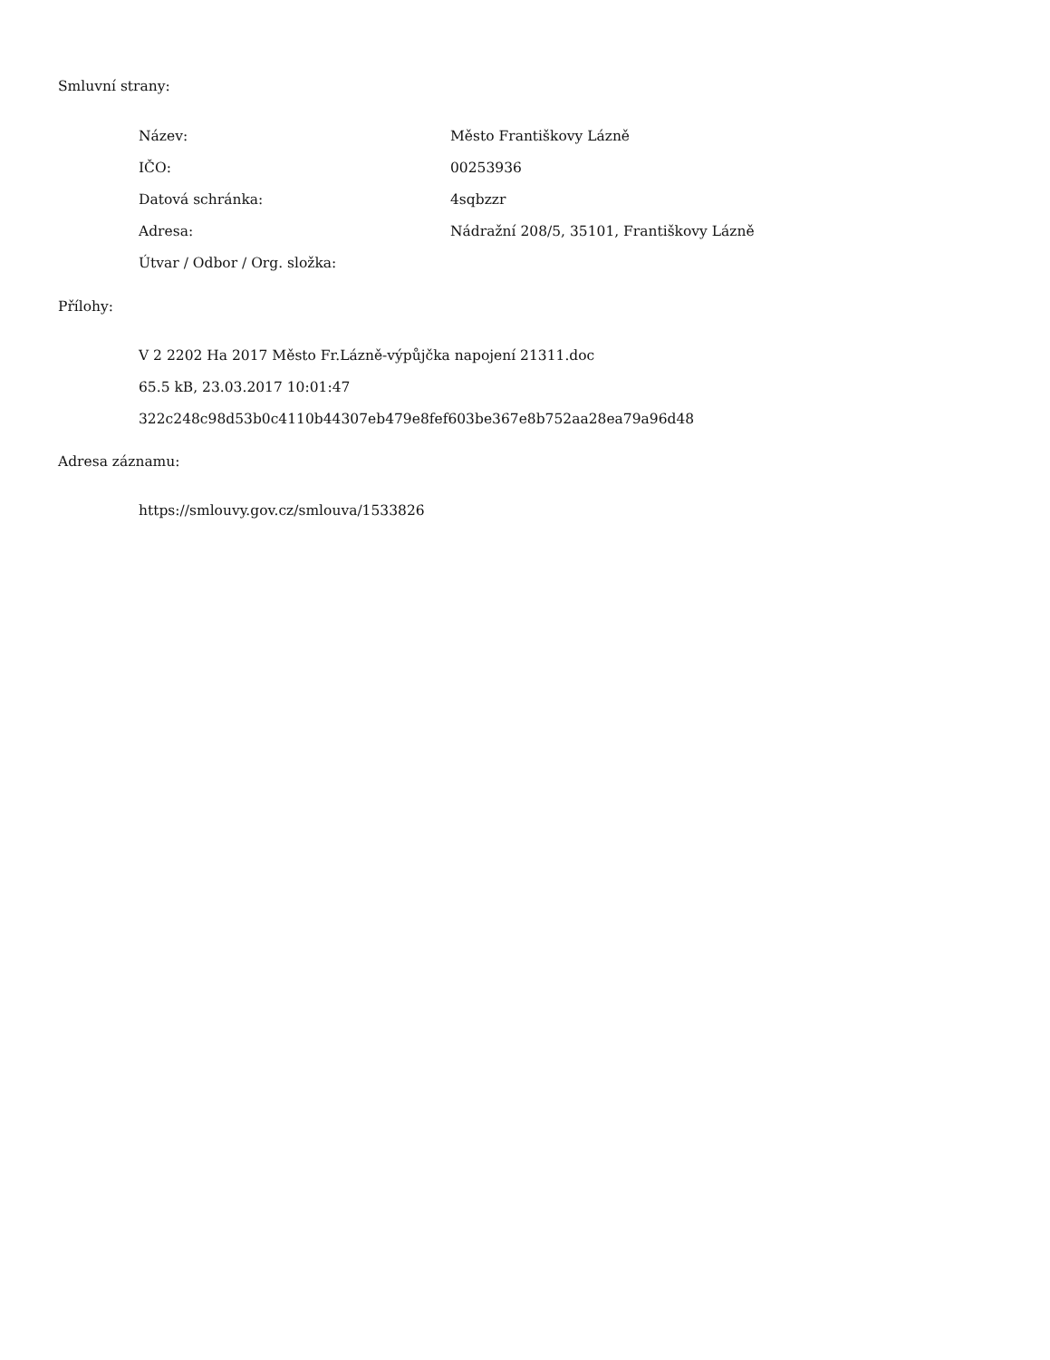Smluvní strany:
| Název: | Město Františkovy Lázně |
| IČO: | 00253936 |
| Datová schránka: | 4sqbzzr |
| Adresa: | Nádražní 208/5, 35101, Františkovy Lázně |
| Útvar / Odbor / Org. složka: | |
Přílohy:
V 2 2202 Ha 2017 Město Fr.Lázně-výpůjčka napojení 21311.doc
65.5 kB, 23.03.2017 10:01:47
322c248c98d53b0c4110b44307eb479e8fef603be367e8b752aa28ea79a96d48
Adresa záznamu:
https://smlouvy.gov.cz/smlouva/1533826